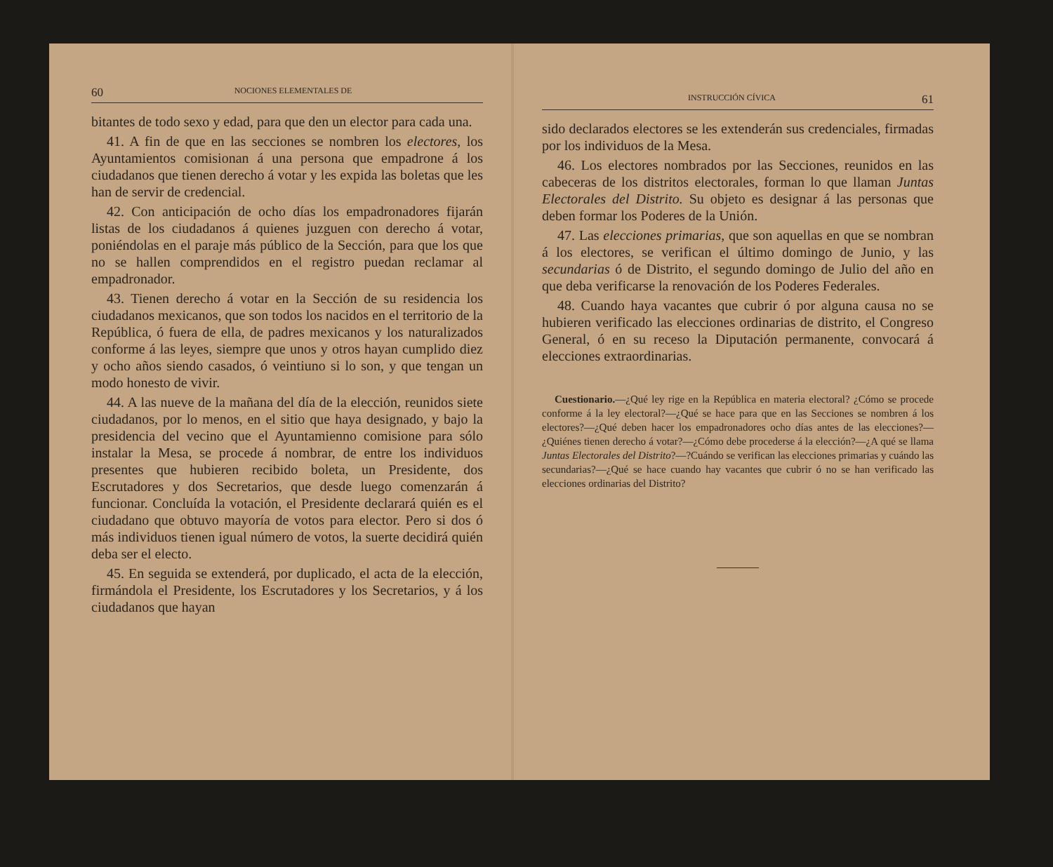60 NOCIONES ELEMENTALES DE
bitantes de todo sexo y edad, para que den un elector para cada una.
41. A fin de que en las secciones se nombren los electores, los Ayuntamientos comisionan á una persona que empadrone á los ciudadanos que tienen derecho á votar y les expida las boletas que les han de servir de credencial.
42. Con anticipación de ocho días los empadronadores fijarán listas de los ciudadanos á quienes juzguen con derecho á votar, poniéndolas en el paraje más público de la Sección, para que los que no se hallen comprendidos en el registro puedan reclamar al empadronador.
43. Tienen derecho á votar en la Sección de su residencia los ciudadanos mexicanos, que son todos los nacidos en el territorio de la República, ó fuera de ella, de padres mexicanos y los naturalizados conforme á las leyes, siempre que unos y otros hayan cumplido diez y ocho años siendo casados, ó veintiuno si lo son, y que tengan un modo honesto de vivir.
44. A las nueve de la mañana del día de la elección, reunidos siete ciudadanos, por lo menos, en el sitio que haya designado, y bajo la presidencia del vecino que el Ayuntamienno comisione para sólo instalar la Mesa, se procede á nombrar, de entre los individuos presentes que hubieren recibido boleta, un Presidente, dos Escrutadores y dos Secretarios, que desde luego comenzarán á funcionar. Concluída la votación, el Presidente declarará quién es el ciudadano que obtuvo mayoría de votos para elector. Pero si dos ó más individuos tienen igual número de votos, la suerte decidirá quién deba ser el electo.
45. En seguida se extenderá, por duplicado, el acta de la elección, firmándola el Presidente, los Escrutadores y los Secretarios, y á los ciudadanos que hayan
INSTRUCCIÓN CÍVICA 61
sido declarados electores se les extenderán sus credenciales, firmadas por los individuos de la Mesa.
46. Los electores nombrados por las Secciones, reunidos en las cabeceras de los distritos electorales, forman lo que llaman Juntas Electorales del Distrito. Su objeto es designar á las personas que deben formar los Poderes de la Unión.
47. Las elecciones primarias, que son aquellas en que se nombran á los electores, se verifican el último domingo de Junio, y las secundarias ó de Distrito, el segundo domingo de Julio del año en que deba verificarse la renovación de los Poderes Federales.
48. Cuando haya vacantes que cubrir ó por alguna causa no se hubieren verificado las elecciones ordinarias de distrito, el Congreso General, ó en su receso la Diputación permanente, convocará á elecciones extraordinarias.
Cuestionario.—¿Qué ley rige en la República en materia electoral? ¿Cómo se procede conforme á la ley electoral?—¿Qué se hace para que en las Secciones se nombren á los electores?—¿Qué deben hacer los empadronadores ocho días antes de las elecciones?—¿Quiénes tienen derecho á votar?—¿Cómo debe procederse á la elección?—¿A qué se llama Juntas Electorales del Distrito?—?Cuándo se verifican las elecciones primarias y cuándo las secundarias?—¿Qué se hace cuando hay vacantes que cubrir ó no se han verificado las elecciones ordinarias del Distrito?